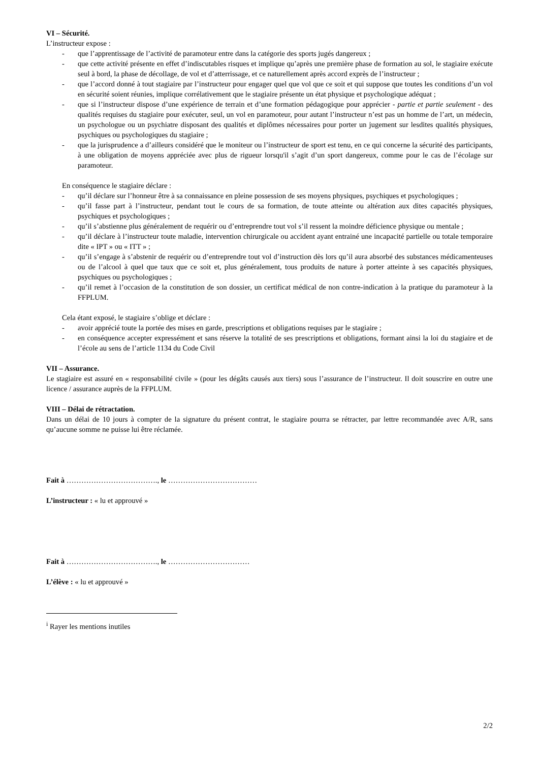VI – Sécurité.
L’instructeur expose :
- que l’apprentissage de l’activité de paramoteur entre dans la catégorie des sports jugés dangereux ;
- que cette activité présente en effet d’indiscutables risques et implique qu’après une première phase de formation au sol, le stagiaire exécute seul à bord, la phase de décollage, de vol et d’atterrissage, et ce naturellement après accord exprès de l’instructeur ;
- que l’accord donné à tout stagiaire par l’instructeur pour engager quel que vol que ce soit et qui suppose que toutes les conditions d’un vol en sécurité soient réunies, implique corrélativement que le stagiaire présente un état physique et psychologique adéquat ;
- que si l’instructeur dispose d’une expérience de terrain et d’une formation pédagogique pour apprécier - partie et partie seulement - des qualités requises du stagiaire pour exécuter, seul, un vol en paramoteur, pour autant l’instructeur n’est pas un homme de l’art, un médecin, un psychologue ou un psychiatre disposant des qualités et diplômes nécessaires pour porter un jugement sur lesdites qualités physiques, psychiques ou psychologiques du stagiaire ;
- que la jurisprudence a d’ailleurs considéré que le moniteur ou l’instructeur de sport est tenu, en ce qui concerne la sécurité des participants, à une obligation de moyens appréciée avec plus de rigueur lorsqu'il s’agit d’un sport dangereux, comme pour le cas de l’écolage sur paramoteur.
En conséquence le stagiaire déclare :
- qu’il déclare sur l’honneur être à sa connaissance en pleine possession de ses moyens physiques, psychiques et psychologiques ;
- qu’il fasse part à l’instructeur, pendant tout le cours de sa formation, de toute atteinte ou altération aux dites capacités physiques, psychiques et psychologiques ;
- qu’il s’abstienne plus généralement de requérir ou d’entreprendre tout vol s’il ressent la moindre déficience physique ou mentale ;
- qu’il déclare à l’instructeur toute maladie, intervention chirurgicale ou accident ayant entrainé une incapacité partielle ou totale temporaire dite « IPT » ou « ITT » ;
- qu’il s’engage à s’abstenir de requérir ou d’entreprendre tout vol d’instruction dès lors qu’il aura absorbé des substances médicamenteuses ou de l’alcool à quel que taux que ce soit et, plus généralement, tous produits de nature à porter atteinte à ses capacités physiques, psychiques ou psychologiques ;
- qu’il remet à l’occasion de la constitution de son dossier, un certificat médical de non contre-indication à la pratique du paramoteur à la FFPLUM.
Cela étant exposé, le stagiaire s’oblige et déclare :
- avoir apprécié toute la portée des mises en garde, prescriptions et obligations requises par le stagiaire ;
- en conséquence accepter expressément et sans réserve la totalité de ses prescriptions et obligations, formant ainsi la loi du stagiaire et de l’école au sens de l’article 1134 du Code Civil
VII – Assurance.
Le stagiaire est assuré en « responsabilité civile » (pour les dégâts causés aux tiers) sous l’assurance de l’instructeur. Il doit souscrire en outre une licence / assurance auprès de la FFPLUM.
VIII – Délai de rétractation.
Dans un délai de 10 jours à compter de la signature du présent contrat, le stagiaire pourra se rétracter, par lettre recommandée avec A/R, sans qu’aucune somme ne puisse lui être réclamée.
Fait à ………………………………., le ………………………………
L’instructeur : « lu et approuvé »
Fait à ………………………………., le ……………………………
L’élève : « lu et approuvé »
<sup>i</sup> Rayer les mentions inutiles
2/2